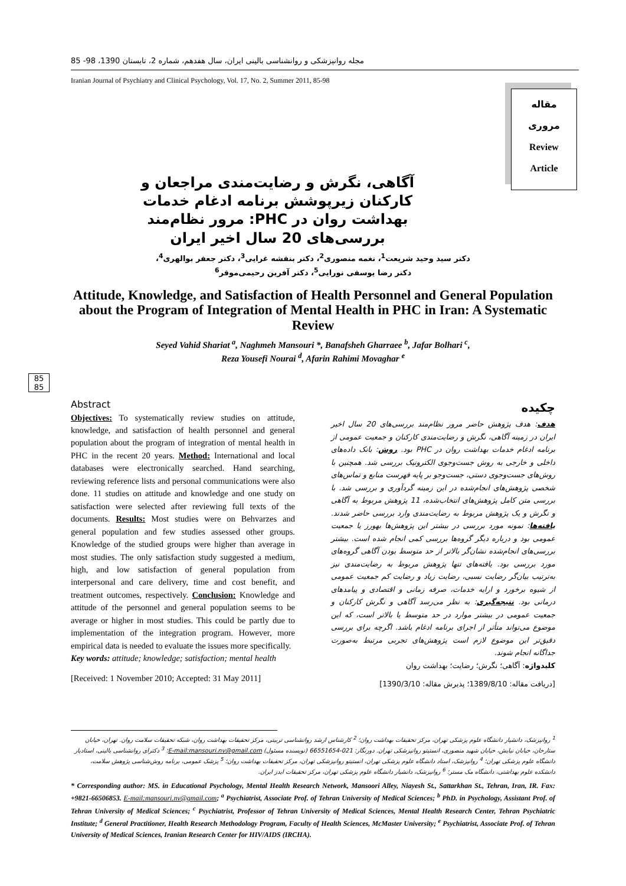مقاله
مروری
Review
Article
85
85
مجله روانپزشکی و روانشناسی بالینی ایران، سال هفدهم، شماره 2، تابستان 1390، 98- 85
Iranian Journal of Psychiatry and Clinical Psychology, Vol. 17, No. 2, Summer 2011, 85-98
آگاهی، نگرش و رضایت‌مندی مراجعان و کارکنان زیرپوشش برنامه ادغام خدمات بهداشت روان در PHC: مرور نظام‌مند بررسی‌های 20 سال اخیر ایران
دکتر سید وحید شریعت<sup>1</sup>، نغمه منصوری<sup>2</sup>، دکتر بنفشه غرایی<sup>3</sup>، دکتر جعفر بوالهری<sup>4</sup>،
دکتر رضا یوسفی نورایی<sup>5</sup>، دکتر آفرین رحیمی‌موقر<sup>6</sup>
Attitude, Knowledge, and Satisfaction of Health Personnel and General Population about the Program of Integration of Mental Health in PHC in Iran: A Systematic Review
Seyed Vahid Shariat <sup>a</sup>, Naghmeh Mansouri *, Banafsheh Gharraee <sup>b</sup>, Jafar Bolhari <sup>c</sup>,
Reza Yousefi Nourai <sup>d</sup>, Afarin Rahimi Movaghar <sup>e</sup>
Abstract
Objectives: To systematically review studies on attitude, knowledge, and satisfaction of health personnel and general population about the program of integration of mental health in PHC in the recent 20 years. Method: International and local databases were electronically searched. Hand searching, reviewing reference lists and personal communications were also done. 11 studies on attitude and knowledge and one study on satisfaction were selected after reviewing full texts of the documents. Results: Most studies were on Behvarzes and general population and few studies assessed other groups. Knowledge of the studied groups were higher than average in most studies. The only satisfaction study suggested a medium, high, and low satisfaction of general population from interpersonal and care delivery, time and cost benefit, and treatment outcomes, respectively. Conclusion: Knowledge and attitude of the personnel and general population seems to be average or higher in most studies. This could be partly due to implementation of the integration program. However, more empirical data is needed to evaluate the issues more specifically.
Key words: attitude; knowledge; satisfaction; mental health
[Received: 1 November 2010; Accepted: 31 May 2011]
چکیده
هدف: هدف پژوهش حاضر مرور نظام‌مند بررسی‌های 20 سال اخیر ایران در زمینه آگاهی، نگرش و رضایت‌مندی کارکنان و جمعیت عمومی از برنامه ادغام خدمات بهداشت روان در PHC بود. روش: بانک داده‌های داخلی و خارجی به روش جست‌وجوی الکترونیک بررسی شد. همچنین با روش‌های جست‌وجوی دستی، جست‌وجو بر پایه فهرست منابع و تماس‌های شخصی پژوهش‌های انجام‌شده در این زمینه گردآوری و بررسی شد. با بررسی متن کامل پژوهش‌های انتخاب‌شده، 11 پژوهش مربوط به آگاهی و نگرش و یک پژوهش مربوط به رضایت‌مندی وارد بررسی حاضر شدند. یافته‌ها: نمونه مورد بررسی در بیشتر این پژوهش‌ها بهورز یا جمعیت عمومی بود و درباره دیگر گروه‌ها بررسی کمی انجام شده است. بیشتر بررسی‌های انجام‌شده نشان‌گر بالاتر از حد متوسط بودن آگاهی گروه‌های مورد بررسی بود. یافته‌های تنها پژوهش مربوط به رضایت‌مندی نیز به‌ترتیب بیان‌گر رضایت نسبی، رضایت زیاد و رضایت کم جمعیت عمومی از شیوه برخورد و ارایه خدمات، صرفه زمانی و اقتصادی و پیامدهای درمانی بود. نتیجه‌گیری: به نظر می‌رسد آگاهی و نگرش کارکنان و جمعیت عمومی در بیشتر موارد در حد متوسط یا بالاتر است، که این موضوع می‌تواند متأثر از اجرای برنامه ادغام باشد. اگرچه برای بررسی دقیق‌تر این موضوع لازم است پژوهش‌های تجربی مرتبط به‌صورت جداگانه انجام شوند.
کلیدواژه: آگاهی؛ نگرش؛ رضایت؛ بهداشت روان
[دریافت مقاله: 1389/8/10؛ پذیرش مقاله: 1390/3/10]
<sup>1</sup> روانپزشک، دانشیار دانشگاه علوم پزشکی تهران، مرکز تحقیقات بهداشت روان؛ <sup>2</sup> کارشناس ارشد روانشناسی تربیتی، مرکز تحقیقات بهداشت روان، شبکه تحقیقات سلامت روان. تهران، خیابان ستارخان، خیابان نیایش، خیابان شهید منصوری، انستیتو روانپزشکی تهران. دورنگار: 021-66551654 (نویسنده مسئول) E-mail:mansouri.nv@gmail.com؛ <sup>3</sup> دکترای روانشناسی بالینی، استادیار دانشگاه علوم پزشکی تهران؛ <sup>4</sup> روانپزشک، استاد دانشگاه علوم پزشکی تهران، انستیتو روانپزشکی تهران، مرکز تحقیقات بهداشت روان؛ <sup>5</sup> پزشک عمومی، برنامه روش‌شناسی پژوهش سلامت، دانشکده علوم بهداشتی، دانشگاه مک مستر؛ <sup>6</sup> روانپزشک، دانشیار دانشگاه علوم پزشکی تهران، مرکز تحقیقات ایدز ایران.
* Corresponding author: MS. in Educational Psychology, Mental Health Research Network, Mansoori Alley, Niayesh St., Sattarkhan St., Tehran, Iran, IR. Fax: +9821-66506853. E-mail:mansouri.nv@gmail.com; <sup>a</sup> Psychiatrist, Associate Prof. of Tehran University of Medical Sciences; <sup>b</sup> PhD. in Psychology, Assistant Prof. of Tehran University of Medical Sciences; <sup>c</sup> Psychiatrist, Professor of Tehran University of Medical Sciences, Mental Health Research Center, Tehran Psychiatric Institute; <sup>d</sup> General Practitioner, Health Research Methodology Program, Faculty of Health Sciences, McMaster University; <sup>e</sup> Psychiatrist, Associate Prof. of Tehran University of Medical Sciences, Iranian Research Center for HIV/AIDS (IRCHA).